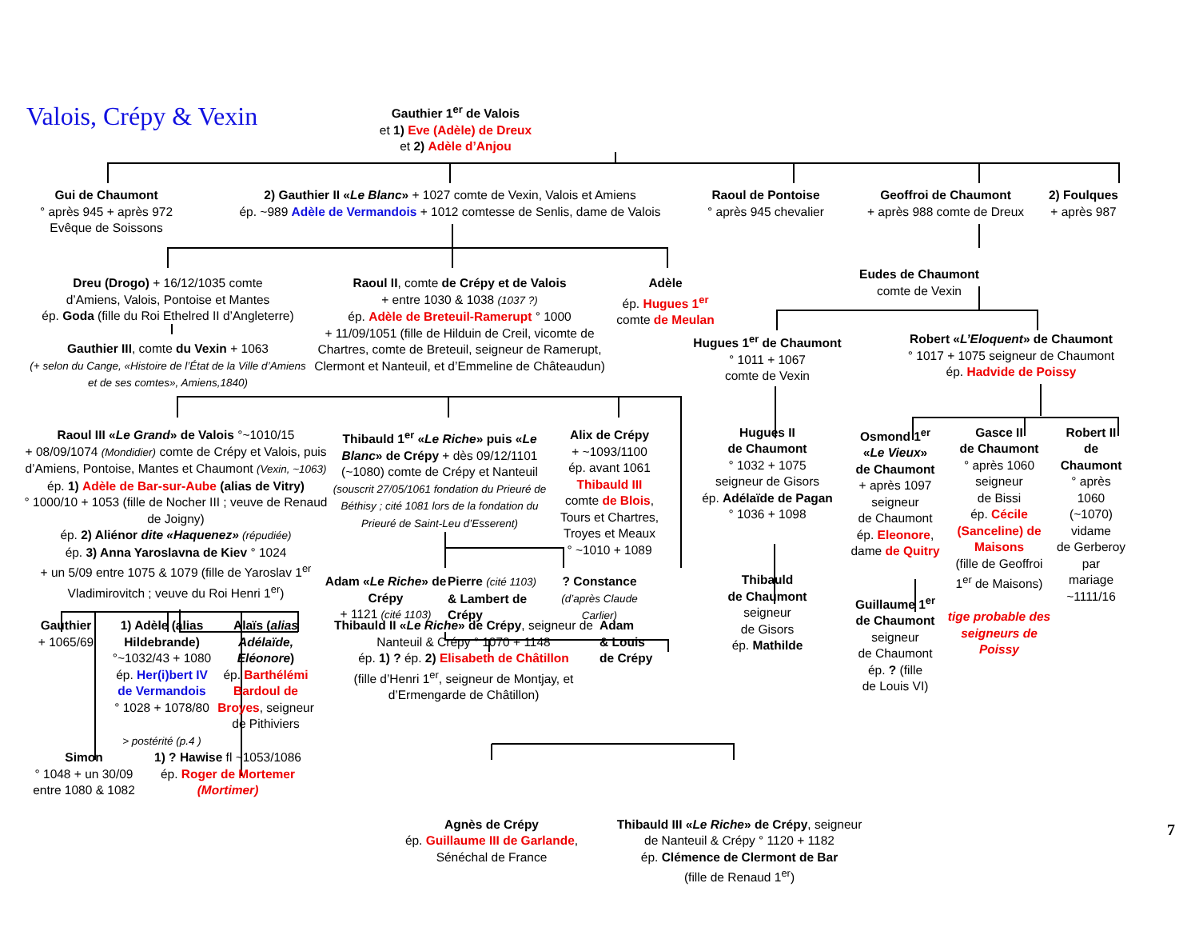Valois, Crépy & Vexin
Gauthier 1<sup>er</sup> de Valois
et 1) Eve (Adèle) de Dreux
et 2) Adèle d’Anjou
Gui de Chaumont
° après 945 + après 972
Evêque de Soissons
2) Gauthier II «Le Blanc» + 1027 comte de Vexin, Valois et Amiens
ép. ~989 Adèle de Vermandois + 1012 comtesse de Senlis, dame de Valois
Raoul de Pontoise
° après 945 chevalier
Geoffroi de Chaumont
+ après 988 comte de Dreux
2) Foulques
+ après 987
Dreu (Drogo) + 16/12/1035 comte
d’Amiens, Valois, Pontoise et Mantes
ép. Goda (fille du Roi Ethelred II d’Angleterre)
Gauthier III, comte du Vexin + 1063
(+ selon du Cange, «Histoire de l’État de la Ville d’Amiens et de ses comtes», Amiens,1840)
Raoul II, comte de Crépy et de Valois
+ entre 1030 & 1038 (1037 ?)
ép. Adèle de Breteuil-Ramerupt ° 1000
+ 11/09/1051 (fille de Hilduin de Creil, vicomte de Chartres, comte de Breteuil, seigneur de Ramerupt, Clermont et Nanteuil, et d’Emmeline de Châteaudun)
Adèle
ép. Hugues 1<sup>er</sup>
comte de Meulan
Raoul III «Le Grand» de Valois °~1010/15
+ 08/09/1074 (Mondidier) comte de Crépy et Valois, puis d’Amiens, Pontoise, Mantes et Chaumont (Vexin, ~1063)
ép. 1) Adèle de Bar-sur-Aube (alias de Vitry)
° 1000/10 + 1053 (fille de Nocher III ; veuve de Renaud de Joigny)
ép. 2) Aliénor dite «Haquenez» (répudiée)
ép. 3) Anna Yaroslavna de Kiev ° 1024
+ un 5/09 entre 1075 & 1079 (fille de Yaroslav 1<sup>er</sup> Vladimirovitch ; veuve du Roi Henri 1<sup>er</sup>)
Thibauld 1<sup>er</sup> «Le Riche» puis «Le Blanc» de Crépy + dès 09/12/1101 (~1080) comte de Crépy et Nanteuil (souscrit 27/05/1061 fondation du Prieuré de Béthisy ; cité 1081 lors de la fondation du Prieuré de Saint-Leu d’Esserent)
Alix de Crépy
+ ~1093/1100
ép. avant 1061
Thibauld III
comte de Blois, Tours et Chartres, Troyes et Meaux
° ~1010 + 1089
Gauthier
+ 1065/69
1) Adèle (alias Hildebrande)
°~1032/43 + 1080
ép. Her(i)bert IV de Vermandois
° 1028 + 1078/80
> postérité (p.4 )
Alaïs (alias Adélaïde, Eléonore)
ép. Barthélémi Bardoul de Broyes, seigneur de Pithiviers
Adam «Le Riche» de Crépy
+ 1121 (cité 1103)
Pierre (cité 1103)
& Lambert de Crépy
? Constance
(d’après Claude Carlier)
Simon
° 1048 + un 30/09 entre 1080 & 1082
1) ? Hawise fl ~1053/1086
ép. Roger de Mortemer
(Mortimer)
Thibauld II «Le Riche» de Crépy, seigneur de Nanteuil & Crépy ° 1070 + 1148
ép. 1) ? ép. 2) Elisabeth de Châtillon
(fille d’Henri 1<sup>er</sup>, seigneur de Montjay, et d’Ermengarde de Châtillon)
Adam
& Louis
de Crépy
Eudes de Chaumont
comte de Vexin
Hugues 1<sup>er</sup> de Chaumont
° 1011 + 1067
comte de Vexin
Robert «L’Eloquent» de Chaumont
° 1017 + 1075 seigneur de Chaumont
ép. Hadvide de Poissy
Hugues II
de Chaumont
° 1032 + 1075
seigneur de Gisors
ép. Adélaïde de Pagan
° 1036 + 1098
Thibauld
de Chaumont
seigneur
de Gisors
ép. Mathilde
Osmond 1<sup>er</sup>
«Le Vieux»
de Chaumont
+ après 1097
seigneur
de Chaumont
ép. Eleonore,
dame de Quitry
Guillaume 1<sup>er</sup>
de Chaumont
seigneur
de Chaumont
ép. ? (fille
de Louis VI)
Gasce II
de Chaumont
° après 1060
seigneur
de Bissi
ép. Cécile (Sanceline) de Maisons
(fille de Geoffroi 1<sup>er</sup> de Maisons)
tige probable des seigneurs de Poissy
Robert II
de
Chaumont
° après
1060
(~1070)
vidame
de Gerberoy
par
mariage
~1111/16
Agnès de Crépy
ép. Guillaume III de Garlande,
Sénéchal de France
Thibauld III «Le Riche» de Crépy, seigneur
de Nanteuil & Crépy ° 1120 + 1182
ép. Clémence de Clermont de Bar
(fille de Renaud 1<sup>er</sup>)
7